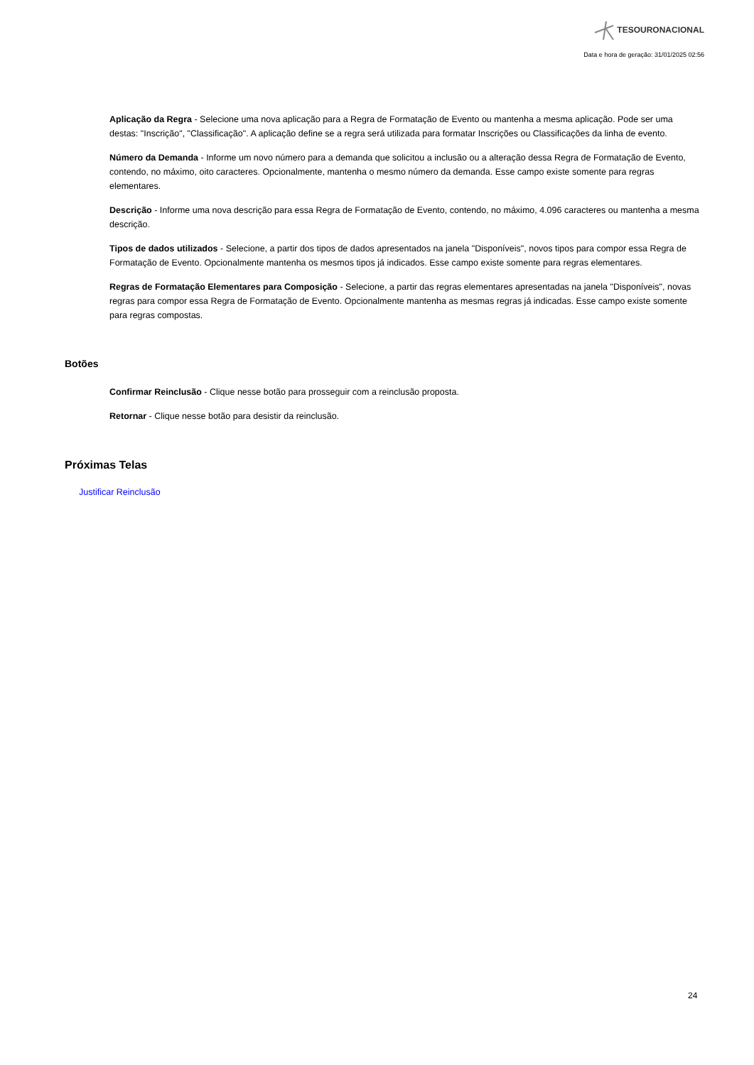TESOURONACIONAL
Data e hora de geração: 31/01/2025 02:56
Aplicação da Regra - Selecione uma nova aplicação para a Regra de Formatação de Evento ou mantenha a mesma aplicação. Pode ser uma destas: "Inscrição", "Classificação". A aplicação define se a regra será utilizada para formatar Inscrições ou Classificações da linha de evento.
Número da Demanda - Informe um novo número para a demanda que solicitou a inclusão ou a alteração dessa Regra de Formatação de Evento, contendo, no máximo, oito caracteres. Opcionalmente, mantenha o mesmo número da demanda. Esse campo existe somente para regras elementares.
Descrição - Informe uma nova descrição para essa Regra de Formatação de Evento, contendo, no máximo, 4.096 caracteres ou mantenha a mesma descrição.
Tipos de dados utilizados - Selecione, a partir dos tipos de dados apresentados na janela "Disponíveis", novos tipos para compor essa Regra de Formatação de Evento. Opcionalmente mantenha os mesmos tipos já indicados. Esse campo existe somente para regras elementares.
Regras de Formatação Elementares para Composição - Selecione, a partir das regras elementares apresentadas na janela "Disponíveis", novas regras para compor essa Regra de Formatação de Evento. Opcionalmente mantenha as mesmas regras já indicadas. Esse campo existe somente para regras compostas.
Botões
Confirmar Reinclusão - Clique nesse botão para prosseguir com a reinclusão proposta.
Retornar - Clique nesse botão para desistir da reinclusão.
Próximas Telas
Justificar Reinclusão
24